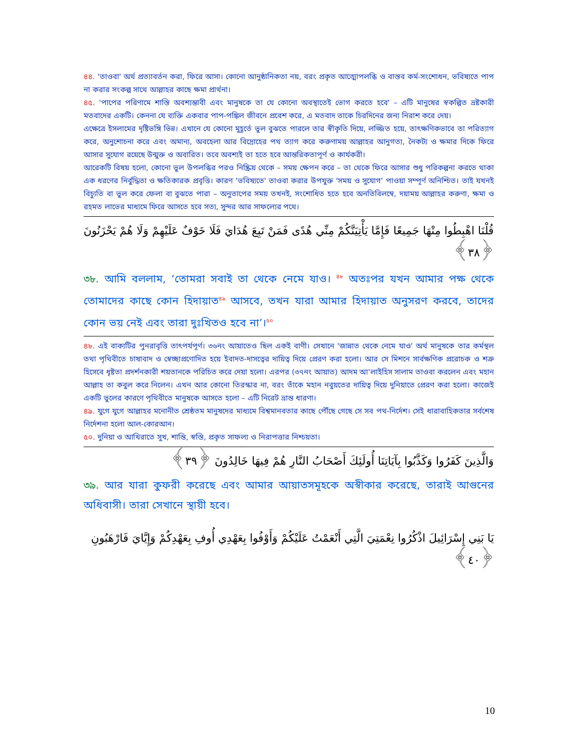৪৪. 'তাওবা' অর্থ প্রত্যাবর্তন করা, ফিরে আসা। কোনো আনুষ্ঠানিকতা নয়, বরং প্রকৃত আত্মোপলব্ধি ও বাস্তব কর্ম-সংশোধন, ভবিষ্যতে পাপ না করার সংকল্প সাথে আল্লাহর কাছে ক্ষমা প্রার্থনা।
৪৫. 'পাপের পরিণামে শাস্তি অবশ্যম্ভাবী এবং মানুষকে তা যে কোনো অবস্থাতেই ভোগ করতে হবে' – এটি মানুষের স্বকল্পিত ভ্রষ্টকারী মতবাদের একটি। কেননা যে ব্যক্তি একবার পাপ-পঙ্কিল জীবনে প্রবেশ করে, এ মতবাদ তাকে চিরদিনের জন্য নিরাশ করে দেয়।
এক্ষেত্রে ইসলামের দৃষ্টিভঙ্গি ভিন্ন। এখানে যে কোনো মুহূর্তে ভুল বুঝতে পারলে তার স্বীকৃতি দিয়ে, লজ্জিত হয়ে, তাৎক্ষণিকভাবে তা পরিত্যাগ করে, অনুশোচনা করে এবং অমান্য, অবহেলা আর বিদ্রোহের পথ ত্যাগ করে করুণাময় আল্লাহর আনুগত্য, নৈকট্য ও ক্ষমার দিকে ফিরে আসার সুযোগ রয়েছে উন্মুক্ত ও অবারিত। তবে অবশ্যই তা হতে হবে আন্তরিকতাপূর্ণ ও কার্যকরী।
আরেকটি বিষয় হলো, কোনো ভুল উপলব্ধির পরও নিষ্ক্রিয় থেকে – সময় ক্ষেপন করে – তা থেকে ফিরে আসার শুধু পরিকল্পনা করতে থাকা এক ধরণের নির্বুদ্ধিতা ও ক্ষতিকারক প্রবৃত্তি। কারণ 'ভবিষ্যতে' তাওবা করার উপযুক্ত 'সময় ও সুযোগ' পাওয়া সম্পূর্ণ অনিশ্চিত। তাই যখনই বিচ্যুতি বা ভুল করে ফেলা বা বুঝতে পারা – অনুতাপের সময় তখনই, সংশোধিত হতে হবে অনতিবিলম্বে, দয়াময় আল্লাহর করুণা, ক্ষমা ও রহমত লাভের মাধ্যমে ফিরে আসতে হবে সত্য, সুন্দর আর সাফল্যের পথে।
قُلْنَا اهْبِطُوا مِنْهَا جَمِيعًا فَإِمَّا يَأْتِيَنَّكُمْ مِنِّي هُدًى فَمَنْ تَبِعَ هُدَايَ فَلَا خَوْفٌ عَلَيْهِمْ وَلَا هُمْ يَحْزَنُونَ ﴿٣٨﴾
৩৮. আমি বললাম, ‘তোমরা সবাই তা থেকে নেমে যাও। <sup>৪৮</sup> অতঃপর যখন আমার পক্ষ থেকে তোমাদের কাছে কোন হিদায়াত<sup>৪৯</sup> আসবে, তখন যারা আমার হিদায়াত অনুসরণ করবে, তাদের কোন ভয় নেই এবং তারা দুঃখিতও হবে না’।<sup>৫০</sup>
৪৮. এই বাক্যটির পুনরাবৃত্তি তাৎপর্যপূর্ণ। ৩৬নং আয়াতেও ছিল একই বাণী। সেখানে 'জান্নাত থেকে নেমে যাও' অর্থ মানুষকে তার কর্মস্থল তথা পৃথিবীতে চাষাবাদ ও স্বেচ্ছাপ্রণোদিত হয়ে ইবাদত-দাসত্বের দায়িত্ব দিয়ে প্রেরণ করা হলো। আর সে মিশনে সার্বক্ষণিক প্ররোচক ও শত্রু হিসেবে ধৃষ্টতা প্রদর্শনকারী শয়তানকে পরিচিত করে দেয়া হলো। এরপর (৩৭নং আয়াত) আদম আ'লাইহিস সালাম তাওবা করলেন এবং মহান আল্লাহ তা কবুল করে নিলেন। এখন আর কোনো তিরস্কার না, বরং তাঁকে মহান নবুয়তের দায়িত্ব দিয়ে দুনিয়াতে প্রেরণ করা হলো। কাজেই একটি ভুলের কারণে পৃথিবীতে মানুষকে আসতে হলো – এটি নিরেট ভ্রান্ত ধারণা।
৪৯. যুগে যুগে আল্লাহর মনোনীত শ্রেষ্ঠতম মানুষদের মাধ্যমে বিশ্বমানবতার কাছে পৌঁছে গেছে সে সব পথ-নির্দেশ। সেই ধারাবাহিকতার সর্বশেষ নির্দেশনা হলো আল-কোরআন।
৫০. দুনিয়া ও আখিরাতে সুখ, শান্তি, স্বস্তি, প্রকৃত সাফল্য ও নিরাপত্তার নিশ্চয়তা।
وَالَّذِينَ كَفَرُوا وَكَذَّبُوا بِآيَاتِنَا أُولَئِكَ أَصْحَابُ النَّارِ هُمْ فِيهَا خَالِدُونَ ﴿٣٩﴾
৩৯. আর যারা কুফরী করেছে এবং আমার আয়াতসমূহকে অস্বীকার করেছে, তারাই আগুনের অধিবাসী। তারা সেখানে স্থায়ী হবে।
يَا بَنِي إِسْرَائِيلَ اذْكُرُوا نِعْمَتِيَ الَّتِي أَنْعَمْتُ عَلَيْكُمْ وَأَوْفُوا بِعَهْدِي أُوفِ بِعَهْدِكُمْ وَإِيَّايَ فَارْهَبُونِ ﴿٤٠﴾
10